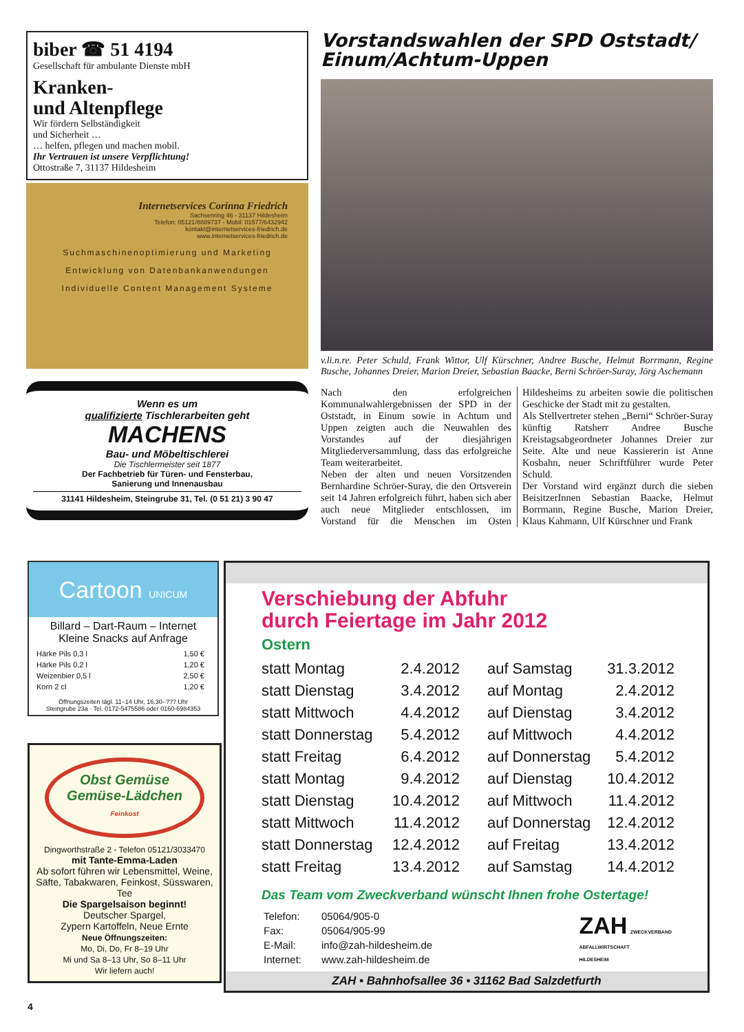biber ☎ 51 4194
Gesellschaft für ambulante Dienste mbH
Kranken-
und Altenpflege
Wir fördern Selbständigkeit
und Sicherheit …
… helfen, pflegen und machen mobil.
Ihr Vertrauen ist unsere Verpflichtung!
Ottostraße 7, 31137 Hildesheim
Internetservices Corinna Friedrich
Sachsenring 46 - 31137 Hildesheim
Telefon: 05121/8889737 - Mobil: 01577/6432942
kontakt@internetservices-friedrich.de
www.internetservices-friedrich.de
Suchmaschinenoptimierung und Marketing
Entwicklung von Datenbankanwendungen
Individuelle Content Management Systeme
Wenn es um
qualifizierte Tischlerarbeiten geht
MACHENS
Bau- und Möbeltischlerei
Die Tischlermeister seit 1877
Der Fachbetrieb für Türen- und Fensterbau,
Sanierung und Innenausbau
31141 Hildesheim, Steingrube 31, Tel. (0 51 21) 3 90 47
Vorstandswahlen der SPD Oststadt/ Einum/Achtum-Uppen
v.li.n.re. Peter Schuld, Frank Wittor, Ulf Kürschner, Andree Busche, Helmut Borrmann, Regine Busche, Johannes Dreier, Marion Dreier, Sebastian Baacke, Berni Schröer-Suray, Jörg Aschemann
Nach den erfolgreichen Kommunalwahlergebnissen der SPD in der Oststadt, in Einum sowie in Achtum und Uppen zeigten auch die Neuwahlen des Vorstandes auf der diesjährigen Mitgliederversammlung, dass das erfolgreiche Team weiterarbeitet.
Neben der alten und neuen Vorsitzenden Bernhardine Schröer-Suray, die den Ortsverein seit 14 Jahren erfolgreich führt, haben sich aber auch neue Mitglieder entschlossen, im Vorstand für die Menschen im Osten Hildesheims zu arbeiten sowie die politischen Geschicke der Stadt mit zu gestalten.
Als Stellvertreter stehen „Berni“ Schröer-Suray künftig Ratsherr Andree Busche Kreistagsabgeordneter Johannes Dreier zur Seite. Alte und neue Kassiererin ist Anne Kosbahn, neuer Schriftführer wurde Peter Schuld.
Der Vorstand wird ergänzt durch die sieben BeisitzerInnen Sebastian Baacke, Helmut Borrmann, Regine Busche, Marion Dreier, Klaus Kahmann, Ulf Kürschner und Frank
Cartoon UNICUM
Billard – Dart-Raum – Internet
Kleine Snacks auf Anfrage
| Härke Pils 0,3 l | 1,50 € |
| Härke Pils 0,2 l | 1,20 € |
| Weizenbier 0,5 l | 2,50 € |
| Korn 2 cl | 1,20 € |
Öffnungszeiten tägl. 11–14 Uhr, 16.30–??? Uhr
Steingrube 23a · Tel. 0172-5475586 oder 0160-6984353
Obst Gemüse
Gemüse-Lädchen
Feinkost
Dingworthstraße 2 - Telefon 05121/3033470
mit Tante-Emma-Laden
Ab sofort führen wir Lebensmittel, Weine, Säfte, Tabakwaren, Feinkost, Süsswaren, Tee
Die Spargelsaison beginnt!
Deutscher Spargel,
Zypern Kartoffeln, Neue Ernte
Neue Öffnungszeiten:
Mo, Di, Do, Fr 8–19 Uhr
Mi und Sa 8–13 Uhr, So 8–11 Uhr
Wir liefern auch!
Verschiebung der Abfuhr
durch Feiertage im Jahr 2012
Ostern
| statt Montag | 2.4.2012 | auf Samstag | 31.3.2012 |
| statt Dienstag | 3.4.2012 | auf Montag | 2.4.2012 |
| statt Mittwoch | 4.4.2012 | auf Dienstag | 3.4.2012 |
| statt Donnerstag | 5.4.2012 | auf Mittwoch | 4.4.2012 |
| statt Freitag | 6.4.2012 | auf Donnerstag | 5.4.2012 |
| statt Montag | 9.4.2012 | auf Dienstag | 10.4.2012 |
| statt Dienstag | 10.4.2012 | auf Mittwoch | 11.4.2012 |
| statt Mittwoch | 11.4.2012 | auf Donnerstag | 12.4.2012 |
| statt Donnerstag | 12.4.2012 | auf Freitag | 13.4.2012 |
| statt Freitag | 13.4.2012 | auf Samstag | 14.4.2012 |
Das Team vom Zweckverband wünscht Ihnen frohe Ostertage!
| Telefon: | 05064/905-0 |
| Fax: | 05064/905-99 |
| E-Mail: | info@zah-hildesheim.de |
| Internet: | www.zah-hildesheim.de |
ZAH ZWECKVERBAND
ABFALLWIRTSCHAFT
HILDESHEIM
ZAH • Bahnhofsallee 36 • 31162 Bad Salzdetfurth
4